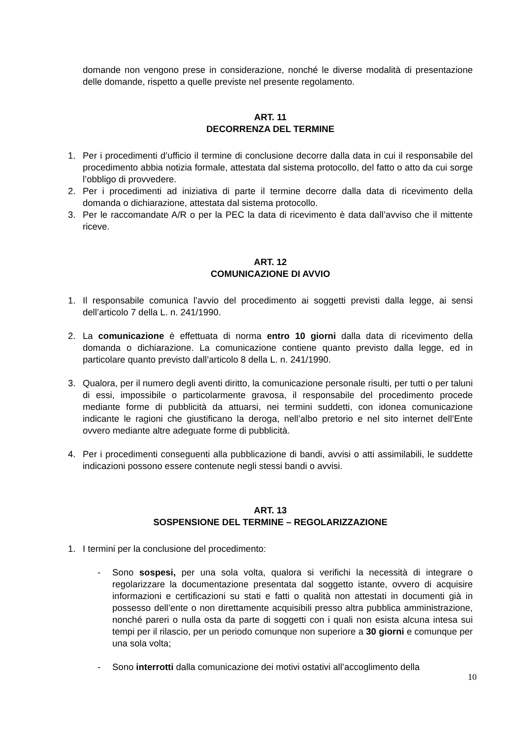domande non vengono prese in considerazione, nonché le diverse modalità di presentazione delle domande, rispetto a quelle previste nel presente regolamento.
ART. 11
DECORRENZA DEL TERMINE
1. Per i procedimenti d’ufficio il termine di conclusione decorre dalla data in cui il responsabile del procedimento abbia notizia formale, attestata dal sistema protocollo, del fatto o atto da cui sorge l’obbligo di provvedere.
2. Per i procedimenti ad iniziativa di parte il termine decorre dalla data di ricevimento della domanda o dichiarazione, attestata dal sistema protocollo.
3. Per le raccomandate A/R o per la PEC la data di ricevimento è data dall’avviso che il mittente riceve.
ART. 12
COMUNICAZIONE DI AVVIO
1. Il responsabile comunica l’avvio del procedimento ai soggetti previsti dalla legge, ai sensi dell’articolo 7 della L. n. 241/1990.
2. La comunicazione è effettuata di norma entro 10 giorni dalla data di ricevimento della domanda o dichiarazione. La comunicazione contiene quanto previsto dalla legge, ed in particolare quanto previsto dall’articolo 8 della L. n. 241/1990.
3. Qualora, per il numero degli aventi diritto, la comunicazione personale risulti, per tutti o per taluni di essi, impossibile o particolarmente gravosa, il responsabile del procedimento procede mediante forme di pubblicità da attuarsi, nei termini suddetti, con idonea comunicazione indicante le ragioni che giustificano la deroga, nell’albo pretorio e nel sito internet dell’Ente ovvero mediante altre adeguate forme di pubblicità.
4. Per i procedimenti conseguenti alla pubblicazione di bandi, avvisi o atti assimilabili, le suddette indicazioni possono essere contenute negli stessi bandi o avvisi.
ART. 13
SOSPENSIONE DEL TERMINE – REGOLARIZZAZIONE
1. I termini per la conclusione del procedimento:
- Sono sospesi, per una sola volta, qualora si verifichi la necessità di integrare o regolarizzare la documentazione presentata dal soggetto istante, ovvero di acquisire informazioni e certificazioni su stati e fatti o qualità non attestati in documenti già in possesso dell’ente o non direttamente acquisibili presso altra pubblica amministrazione, nonché pareri o nulla osta da parte di soggetti con i quali non esista alcuna intesa sui tempi per il rilascio, per un periodo comunque non superiore a 30 giorni e comunque per una sola volta;
- Sono interrotti dalla comunicazione dei motivi ostativi all’accoglimento della
10